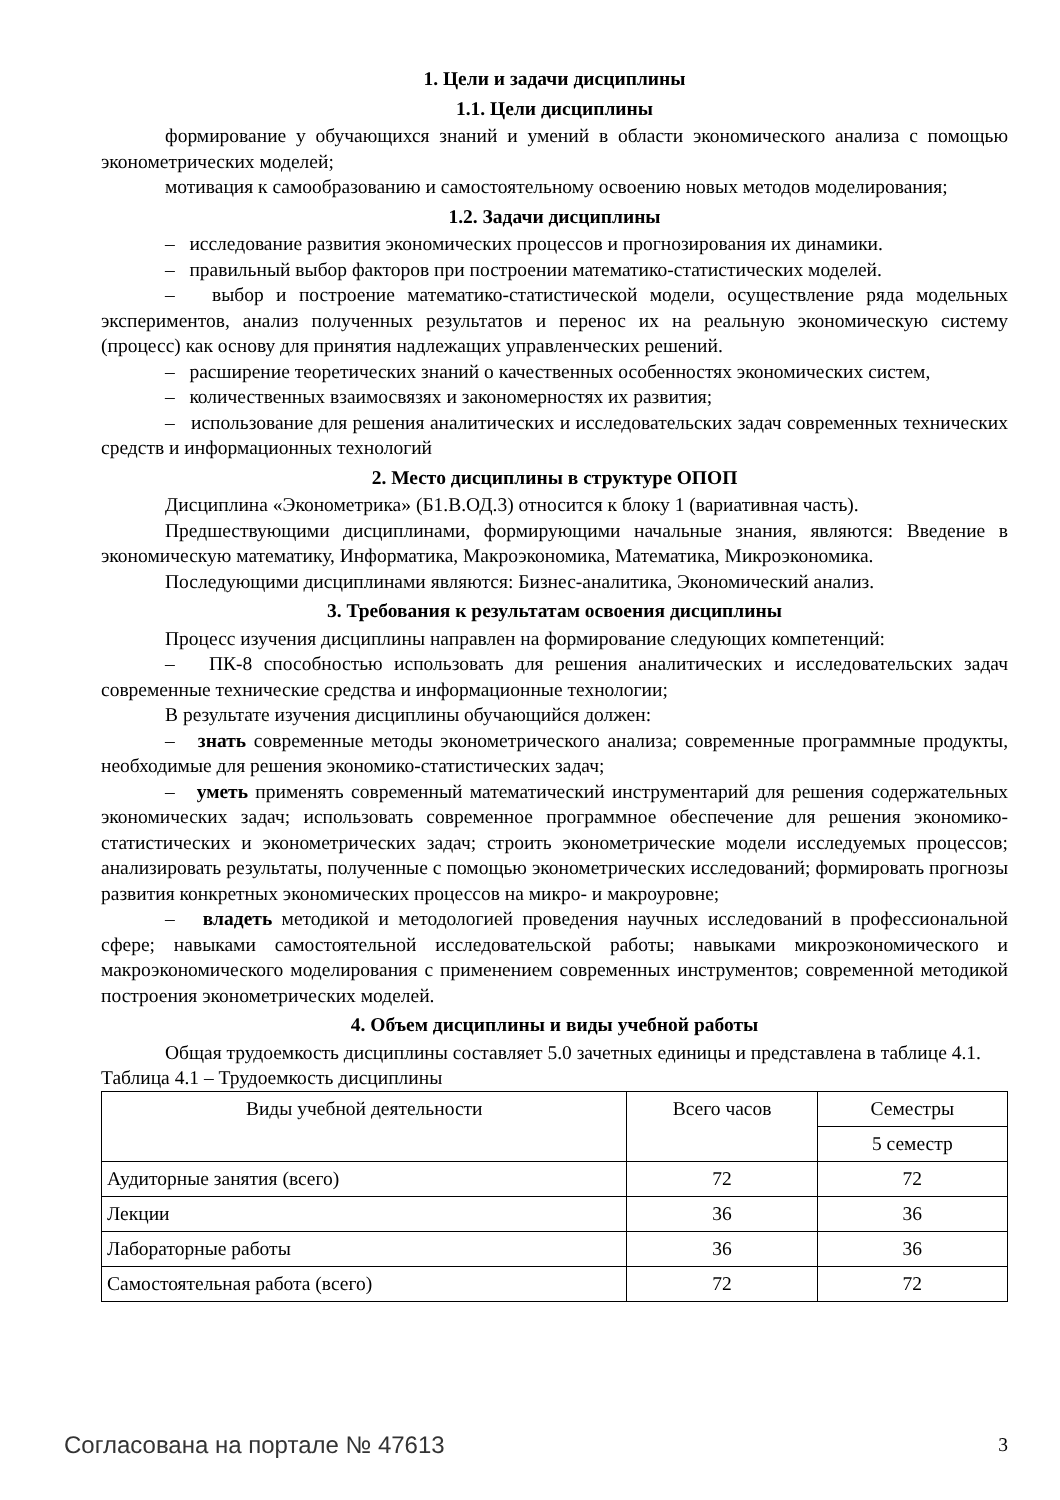1. Цели и задачи дисциплины
1.1. Цели дисциплины
формирование у обучающихся знаний и умений в области экономического анализа с помощью эконометрических моделей;
мотивация к самообразованию и самостоятельному освоению новых методов моделирования;
1.2. Задачи дисциплины
– исследование развития экономических процессов и прогнозирования их динамики.
– правильный выбор факторов при построении математико-статистических моделей.
– выбор и построение математико-статистической модели, осуществление ряда модельных экспериментов, анализ полученных результатов и перенос их на реальную экономическую систему (процесс) как основу для принятия надлежащих управленческих решений.
– расширение теоретических знаний о качественных особенностях экономических систем,
– количественных взаимосвязях и закономерностях их развития;
– использование для решения аналитических и исследовательских задач современных технических средств и информационных технологий
2. Место дисциплины в структуре ОПОП
Дисциплина «Эконометрика» (Б1.В.ОД.3) относится к блоку 1 (вариативная часть).
Предшествующими дисциплинами, формирующими начальные знания, являются: Введение в экономическую математику, Информатика, Макроэкономика, Математика, Микроэкономика.
Последующими дисциплинами являются: Бизнес-аналитика, Экономический анализ.
3. Требования к результатам освоения дисциплины
Процесс изучения дисциплины направлен на формирование следующих компетенций:
– ПК-8 способностью использовать для решения аналитических и исследовательских задач современные технические средства и информационные технологии;
В результате изучения дисциплины обучающийся должен:
– знать современные методы эконометрического анализа; современные программные продукты, необходимые для решения экономико-статистических задач;
– уметь применять современный математический инструментарий для решения содержательных экономических задач; использовать современное программное обеспечение для решения экономико-статистических и эконометрических задач; строить эконометрические модели исследуемых процессов; анализировать результаты, полученные с помощью эконометрических исследований; формировать прогнозы развития конкретных экономических процессов на микро- и макроуровне;
– владеть методикой и методологией проведения научных исследований в профессиональной сфере; навыками самостоятельной исследовательской работы; навыками микроэкономического и макроэкономического моделирования с применением современных инструментов; современной методикой построения эконометрических моделей.
4. Объем дисциплины и виды учебной работы
Общая трудоемкость дисциплины составляет 5.0 зачетных единицы и представлена в таблице 4.1.
Таблица 4.1 – Трудоемкость дисциплины
| Виды учебной деятельности | Всего часов | Семестры |
| --- | --- | --- |
| | | 5 семестр |
| Аудиторные занятия (всего) | 72 | 72 |
| Лекции | 36 | 36 |
| Лабораторные работы | 36 | 36 |
| Самостоятельная работа (всего) | 72 | 72 |
Согласована на портале № 47613 3